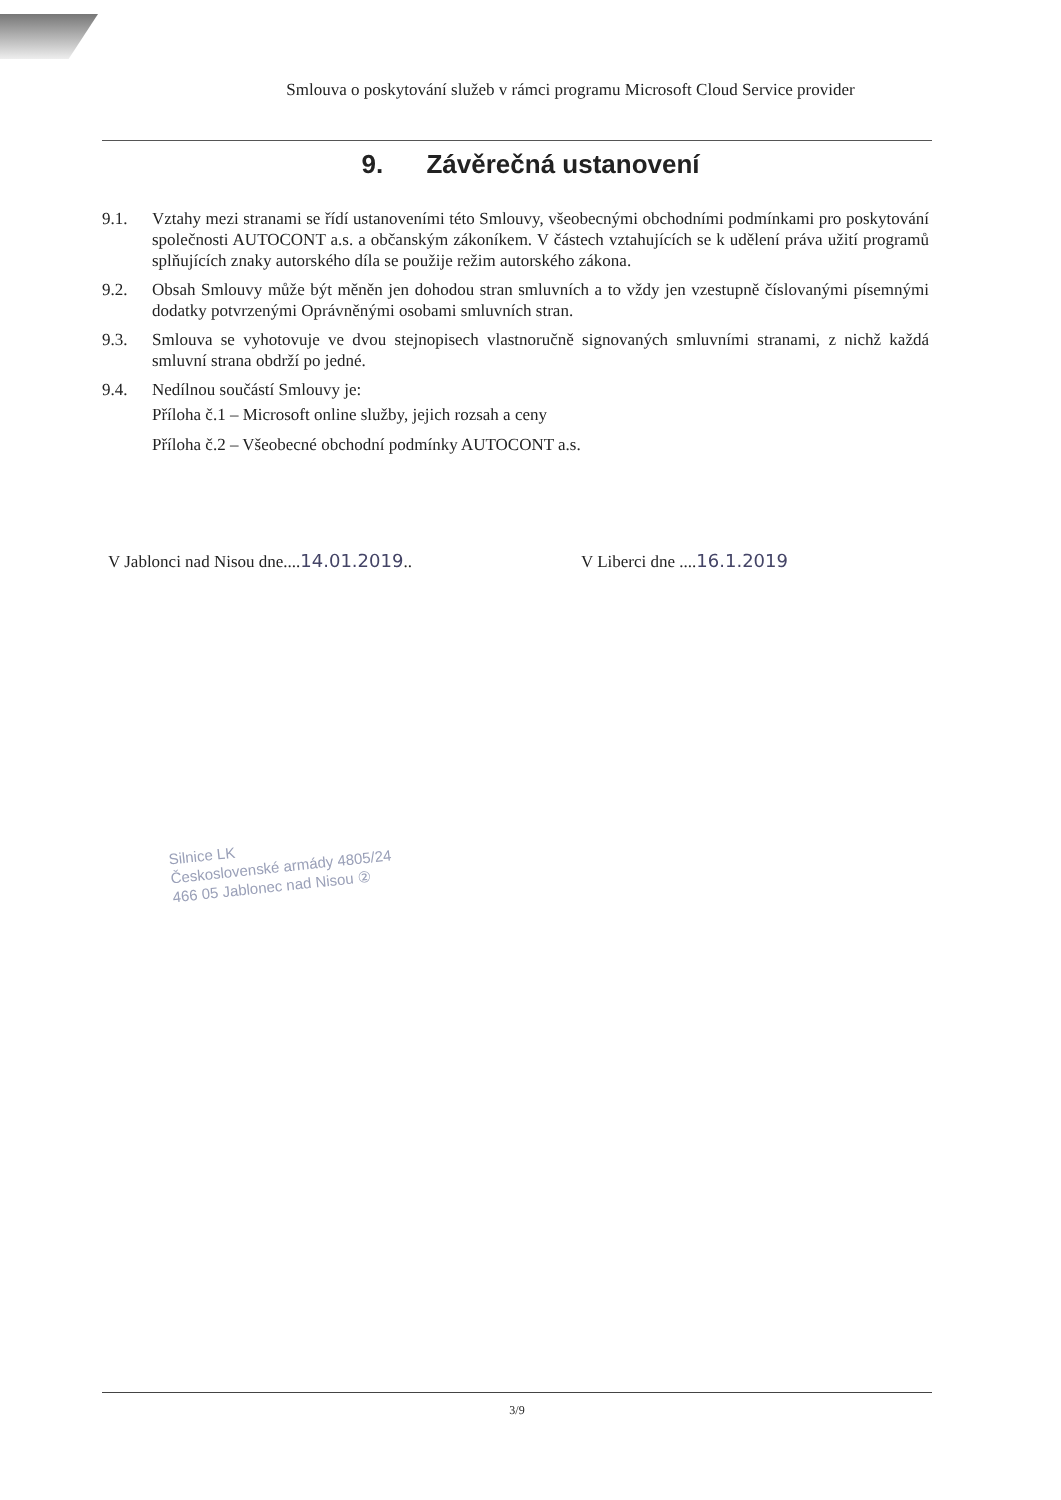Smlouva o poskytování služeb v rámci programu Microsoft Cloud Service provider
9. Závěrečná ustanovení
9.1. Vztahy mezi stranami se řídí ustanoveními této Smlouvy, všeobecnými obchodními podmínkami pro poskytování společnosti AUTOCONT a.s. a občanským zákoníkem. V částech vztahujících se k udělení práva užití programů splňujících znaky autorského díla se použije režim autorského zákona.
9.2. Obsah Smlouvy může být měněn jen dohodou stran smluvních a to vždy jen vzestupně číslovanými písemnými dodatky potvrzenými Oprávněnými osobami smluvních stran.
9.3. Smlouva se vyhotovuje ve dvou stejnopisech vlastnoručně signovaných smluvními stranami, z nichž každá smluvní strana obdrží po jedné.
9.4. Nedílnou součástí Smlouvy je:
Příloha č.1 – Microsoft online služby, jejich rozsah a ceny
Příloha č.2 – Všeobecné obchodní podmínky AUTOCONT a.s.
V Jablonci nad Nisou dne....14.01.2019.. V Liberci dne ....16.1.2019
Silnice LK
Československé armády 4805/24
466 05 Jablonec nad Nisou ②
3/9